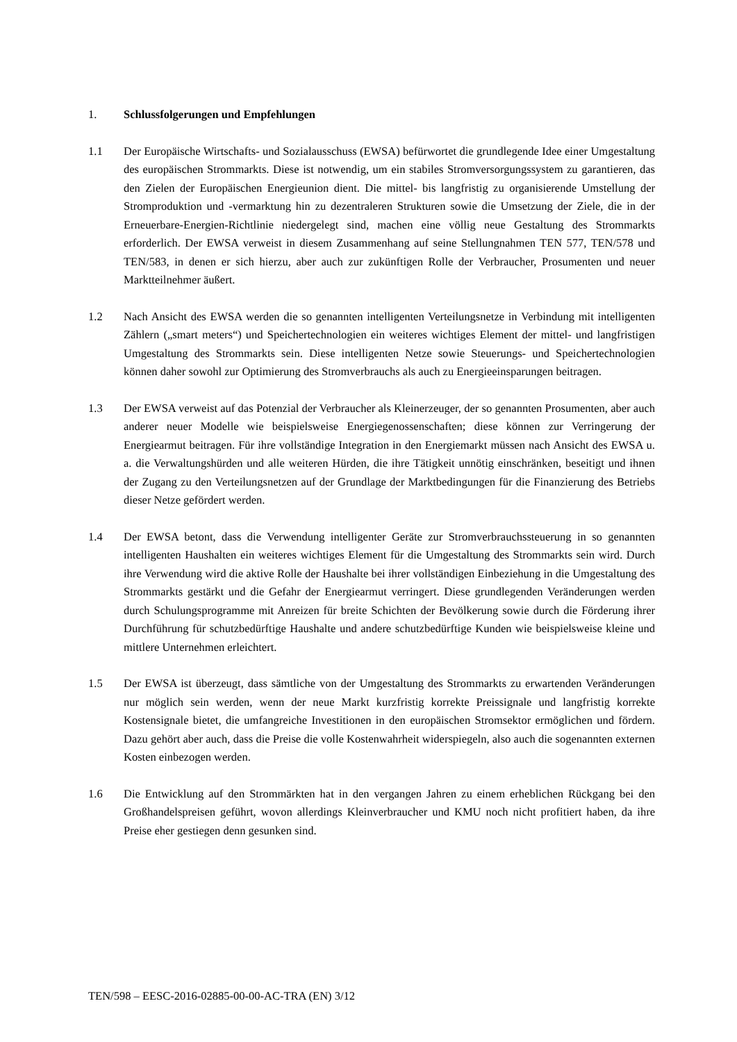1. Schlussfolgerungen und Empfehlungen
1.1 Der Europäische Wirtschafts- und Sozialausschuss (EWSA) befürwortet die grundlegende Idee einer Umgestaltung des europäischen Strommarkts. Diese ist notwendig, um ein stabiles Stromversorgungssystem zu garantieren, das den Zielen der Europäischen Energieunion dient. Die mittel- bis langfristig zu organisierende Umstellung der Stromproduktion und -vermarktung hin zu dezentraleren Strukturen sowie die Umsetzung der Ziele, die in der Erneuerbare-Energien-Richtlinie niedergelegt sind, machen eine völlig neue Gestaltung des Strommarkts erforderlich. Der EWSA verweist in diesem Zusammenhang auf seine Stellungnahmen TEN 577, TEN/578 und TEN/583, in denen er sich hierzu, aber auch zur zukünftigen Rolle der Verbraucher, Prosumenten und neuer Marktteilnehmer äußert.
1.2 Nach Ansicht des EWSA werden die so genannten intelligenten Verteilungsnetze in Verbindung mit intelligenten Zählern („smart meters“) und Speichertechnologien ein weiteres wichtiges Element der mittel- und langfristigen Umgestaltung des Strommarkts sein. Diese intelligenten Netze sowie Steuerungs- und Speichertechnologien können daher sowohl zur Optimierung des Stromverbrauchs als auch zu Energieeinsparungen beitragen.
1.3 Der EWSA verweist auf das Potenzial der Verbraucher als Kleinerzeuger, der so genannten Prosumenten, aber auch anderer neuer Modelle wie beispielsweise Energiegenossenschaften; diese können zur Verringerung der Energiearmut beitragen. Für ihre vollständige Integration in den Energiemarkt müssen nach Ansicht des EWSA u. a. die Verwaltungshürden und alle weiteren Hürden, die ihre Tätigkeit unnötig einschränken, beseitigt und ihnen der Zugang zu den Verteilungsnetzen auf der Grundlage der Marktbedingungen für die Finanzierung des Betriebs dieser Netze gefördert werden.
1.4 Der EWSA betont, dass die Verwendung intelligenter Geräte zur Stromverbrauchssteuerung in so genannten intelligenten Haushalten ein weiteres wichtiges Element für die Umgestaltung des Strommarkts sein wird. Durch ihre Verwendung wird die aktive Rolle der Haushalte bei ihrer vollständigen Einbeziehung in die Umgestaltung des Strommarkts gestärkt und die Gefahr der Energiearmut verringert. Diese grundlegenden Veränderungen werden durch Schulungsprogramme mit Anreizen für breite Schichten der Bevölkerung sowie durch die Förderung ihrer Durchführung für schutzbedürftige Haushalte und andere schutzbedürftige Kunden wie beispielsweise kleine und mittlere Unternehmen erleichtert.
1.5 Der EWSA ist überzeugt, dass sämtliche von der Umgestaltung des Strommarkts zu erwartenden Veränderungen nur möglich sein werden, wenn der neue Markt kurzfristig korrekte Preissignale und langfristig korrekte Kostensignale bietet, die umfangreiche Investitionen in den europäischen Stromsektor ermöglichen und fördern. Dazu gehört aber auch, dass die Preise die volle Kostenwahrheit widerspiegeln, also auch die sogenannten externen Kosten einbezogen werden.
1.6 Die Entwicklung auf den Strommärkten hat in den vergangen Jahren zu einem erheblichen Rückgang bei den Großhandelspreisen geführt, wovon allerdings Kleinverbraucher und KMU noch nicht profitiert haben, da ihre Preise eher gestiegen denn gesunken sind.
TEN/598 – EESC-2016-02885-00-00-AC-TRA (EN) 3/12